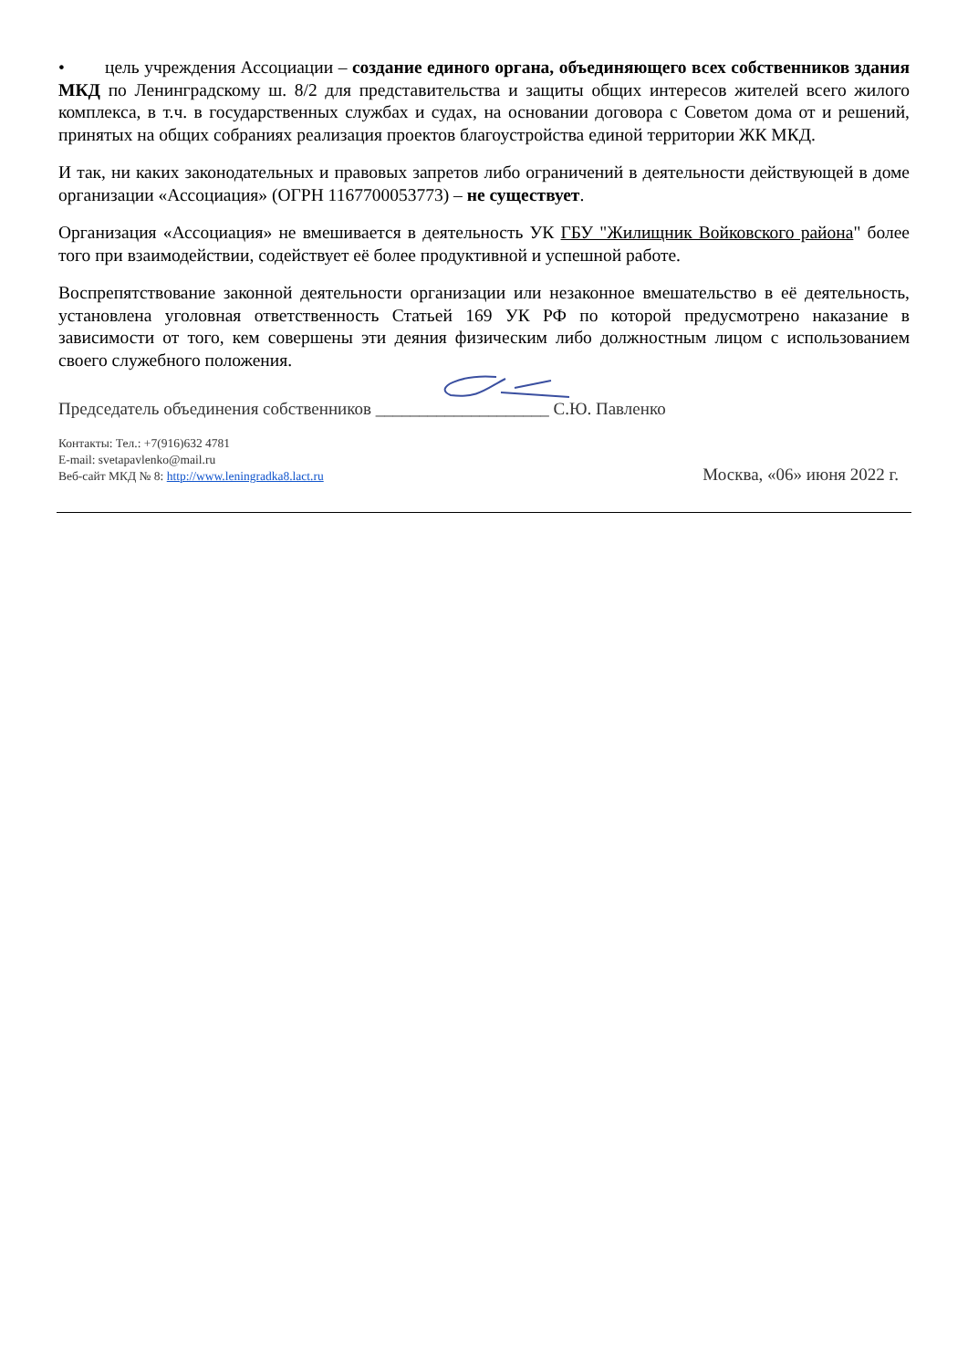• цель учреждения Ассоциации – создание единого органа, объединяющего всех собственников здания МКД по Ленинградскому ш. 8/2 для представительства и защиты общих интересов жителей всего жилого комплекса, в т.ч. в государственных службах и судах, на основании договора с Советом дома от и решений, принятых на общих собраниях реализация проектов благоустройства единой территории ЖК МКД.
И так, ни каких законодательных и правовых запретов либо ограничений в деятельности действующей в доме организации «Ассоциация» (ОГРН 1167700053773) – не существует.
Организация «Ассоциация» не вмешивается в деятельность УК ГБУ "Жилищник Войковского района" более того при взаимодействии, содействует её более продуктивной и успешной работе.
Воспрепятствование законной деятельности организации или незаконное вмешательство в её деятельность, установлена уголовная ответственность Статьей 169 УК РФ по которой предусмотрено наказание в зависимости от того, кем совершены эти деяния физическим либо должностным лицом с использованием своего служебного положения.
Председатель объединения собственников ____________________ С.Ю. Павленко
Контакты: Тел.: +7(916)632 4781
E-mail: svetapavlenko@mail.ru
Веб-сайт МКД № 8: http://www.leningradka8.lact.ru
Москва, «06» июня 2022 г.